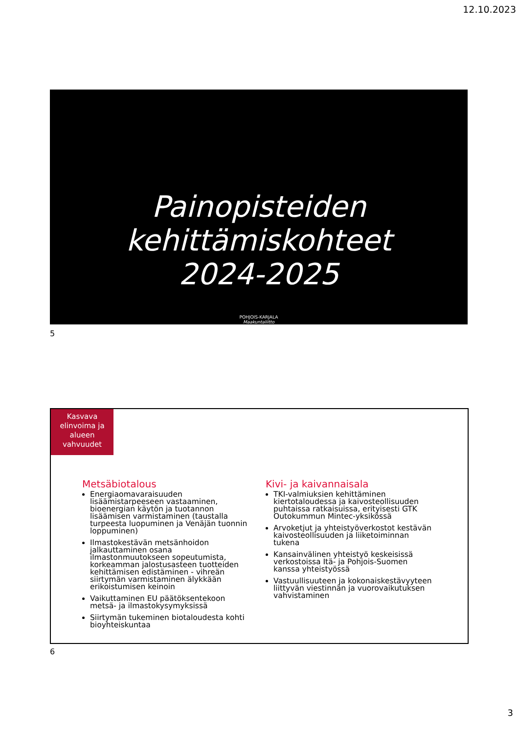12.10.2023
Painopisteiden
kehittämiskohteet
2024-2025
POHJOIS-KARJALA
Maakuntaliitto
5
Kasvava elinvoima ja alueen vahvuudet
Metsäbiotalous
Energiaomavaraisuuden lisäämistarpeeseen vastaaminen, bioenergian käytön ja tuotannon lisäämisen varmistaminen (taustalla turpeesta luopuminen ja Venäjän tuonnin loppuminen)
Ilmastokestävän metsänhoidon jalkauttaminen osana ilmastonmuutokseen sopeutumista, korkeamman jalostusasteen tuotteiden kehittämisen edistäminen - vihreän siirtymän varmistaminen älykkään erikoistumisen keinoin
Vaikuttaminen EU päätöksentekoon metsä- ja ilmastokysymyksissä
Siirtymän tukeminen biotaloudesta kohti bioyhteiskuntaa
Kivi- ja kaivannaisala
TKI-valmiuksien kehittäminen kiertotaloudessa ja kaivosteollisuuden puhtaissa ratkaisuissa, erityisesti GTK Outokummun Mintec-yksikössä
Arvoketjut ja yhteistyöverkostot kestävän kaivosteollisuuden ja liiketoiminnan tukena
Kansainvälinen yhteistyö keskeisissä verkostoissa Itä- ja Pohjois-Suomen kanssa yhteistyössä
Vastuullisuuteen ja kokonaiskestävyyteen liittyvän viestinnän ja vuorovaikutuksen vahvistaminen
6
3